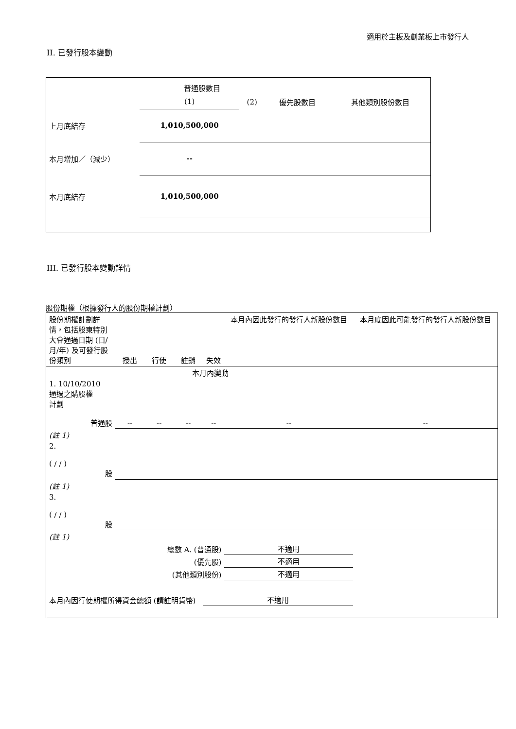適用於主板及創業板上市發行人
II. 已發行股本變動
| | 普通股數目 | | | |
| | (1) | (2) | 優先股數目 | 其他類別股份數目 |
| 上月底結存 | 1,010,500,000 | | | |
| 本月增加／（減少） | -- | | | |
| 本月底結存 | 1,010,500,000 | | | |
III. 已發行股本變動詳情
股份期權（根據發行人的股份期權計劃）
| 股份期權計劃詳情，包括股東特別大會通過日期 (日/月/年) 及可發行股份類別 | 授出 | 行使 | 註銷 | 失效 | 本月內因此發行的發行人新股份數目 | 本月底因此可能發行的發行人新股份數目 |
| 本月內變動 | | | | | | |
| 1. 10/10/2010 通過之購股權 計劃 普通股 | -- | -- | -- | -- | -- | -- |
| (註 1) | | | | | | |
| 2. ( / / ) 股 | | | | | | |
| (註 1) | | | | | | |
| 3. ( / / ) 股 | | | | | | |
| (註 1) | | | | | | |
| 總數 A. (普通股) | | | | | 不適用 | |
| (優先股) | | | | | 不適用 | |
| (其他類別股份) | | | | | 不適用 | |
| 本月內因行使期權所得資金總額 (請註明貨幣) | | | | 不適用 | | |